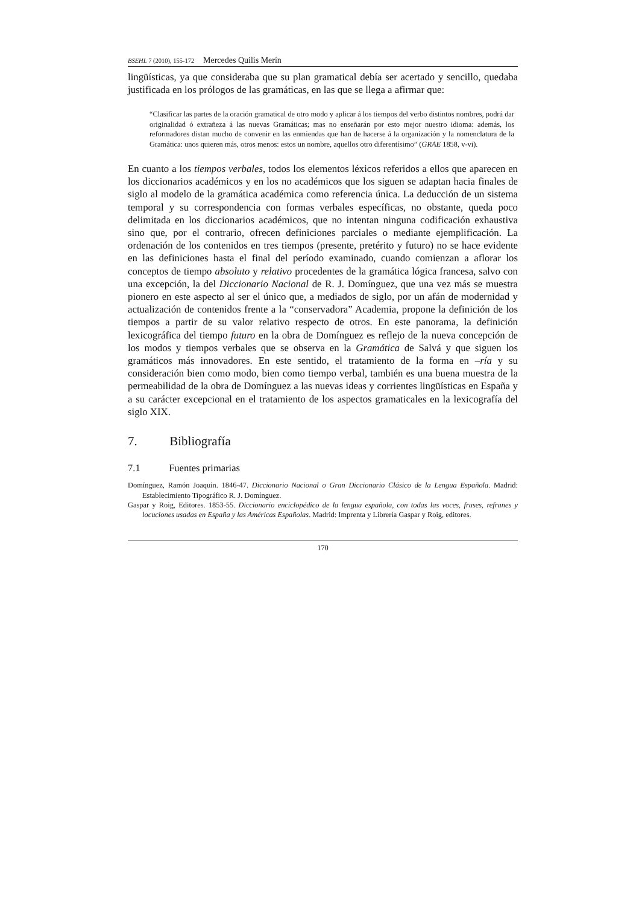BSEHL 7 (2010), 155-172 Mercedes Quilis Merín
lingüísticas, ya que consideraba que su plan gramatical debía ser acertado y sencillo, quedaba justificada en los prólogos de las gramáticas, en las que se llega a afirmar que:
“Clasificar las partes de la oración gramatical de otro modo y aplicar á los tiempos del verbo distintos nombres, podrá dar originalidad ó extrañeza á las nuevas Gramáticas; mas no enseñarán por esto mejor nuestro idioma: además, los reformadores distan mucho de convenir en las enmiendas que han de hacerse á la organización y la nomenclatura de la Gramática: unos quieren más, otros menos: estos un nombre, aquellos otro diferentísimo” (GRAE 1858, v-vi).
En cuanto a los tiempos verbales, todos los elementos léxicos referidos a ellos que aparecen en los diccionarios académicos y en los no académicos que los siguen se adaptan hacia finales de siglo al modelo de la gramática académica como referencia única. La deducción de un sistema temporal y su correspondencia con formas verbales específicas, no obstante, queda poco delimitada en los diccionarios académicos, que no intentan ninguna codificación exhaustiva sino que, por el contrario, ofrecen definiciones parciales o mediante ejemplificación. La ordenación de los contenidos en tres tiempos (presente, pretérito y futuro) no se hace evidente en las definiciones hasta el final del período examinado, cuando comienzan a aflorar los conceptos de tiempo absoluto y relativo procedentes de la gramática lógica francesa, salvo con una excepción, la del Diccionario Nacional de R. J. Domínguez, que una vez más se muestra pionero en este aspecto al ser el único que, a mediados de siglo, por un afán de modernidad y actualización de contenidos frente a la “conservadora” Academia, propone la definición de los tiempos a partir de su valor relativo respecto de otros. En este panorama, la definición lexicográfica del tiempo futuro en la obra de Domínguez es reflejo de la nueva concepción de los modos y tiempos verbales que se observa en la Gramática de Salvá y que siguen los gramáticos más innovadores. En este sentido, el tratamiento de la forma en –ría y su consideración bien como modo, bien como tiempo verbal, también es una buena muestra de la permeabilidad de la obra de Domínguez a las nuevas ideas y corrientes lingüísticas en España y a su carácter excepcional en el tratamiento de los aspectos gramaticales en la lexicografía del siglo XIX.
7. Bibliografía
7.1 Fuentes primarias
Domínguez, Ramón Joaquín. 1846-47. Diccionario Nacional o Gran Diccionario Clásico de la Lengua Española. Madrid: Establecimiento Tipográfico R. J. Domínguez.
Gaspar y Roig, Editores. 1853-55. Diccionario enciclopédico de la lengua española, con todas las voces, frases, refranes y locuciones usadas en España y las Américas Españolas. Madrid: Imprenta y Librería Gaspar y Roig, editores.
170